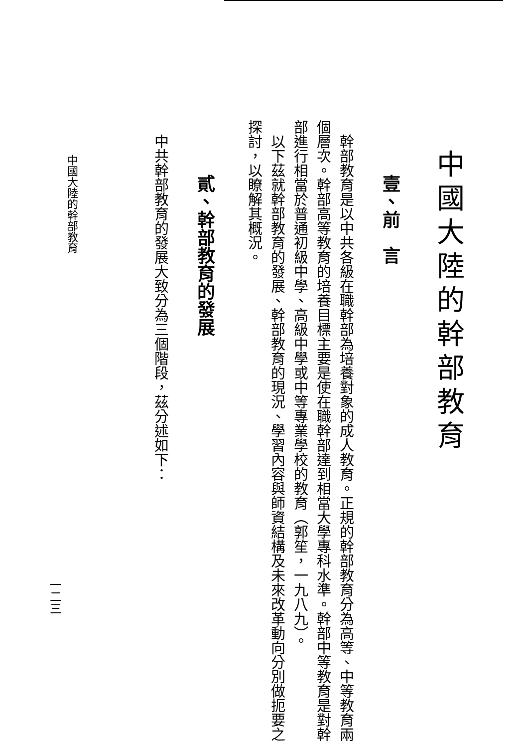中國大陸的幹部教育
壹、前　言
幹部教育是以中共各級在職幹部為培養對象的成人教育。正規的幹部教育分為高等、中等教育兩個層次。幹部高等教育的培養目標主要是使在職幹部達到相當大學專科水準。幹部中等教育是對幹部進行相當於普通初級中學、高級中學或中等專業學校的教育（郭笙，一九八九）。
以下茲就幹部教育的發展、幹部教育的現況、學習內容與師資結構及未來改革動向分別做扼要之探討，以瞭解其概況。
貳、幹部教育的發展
中共幹部教育的發展大致分為三個階段，茲分述如下：
中國大陸的幹部教育
一二三